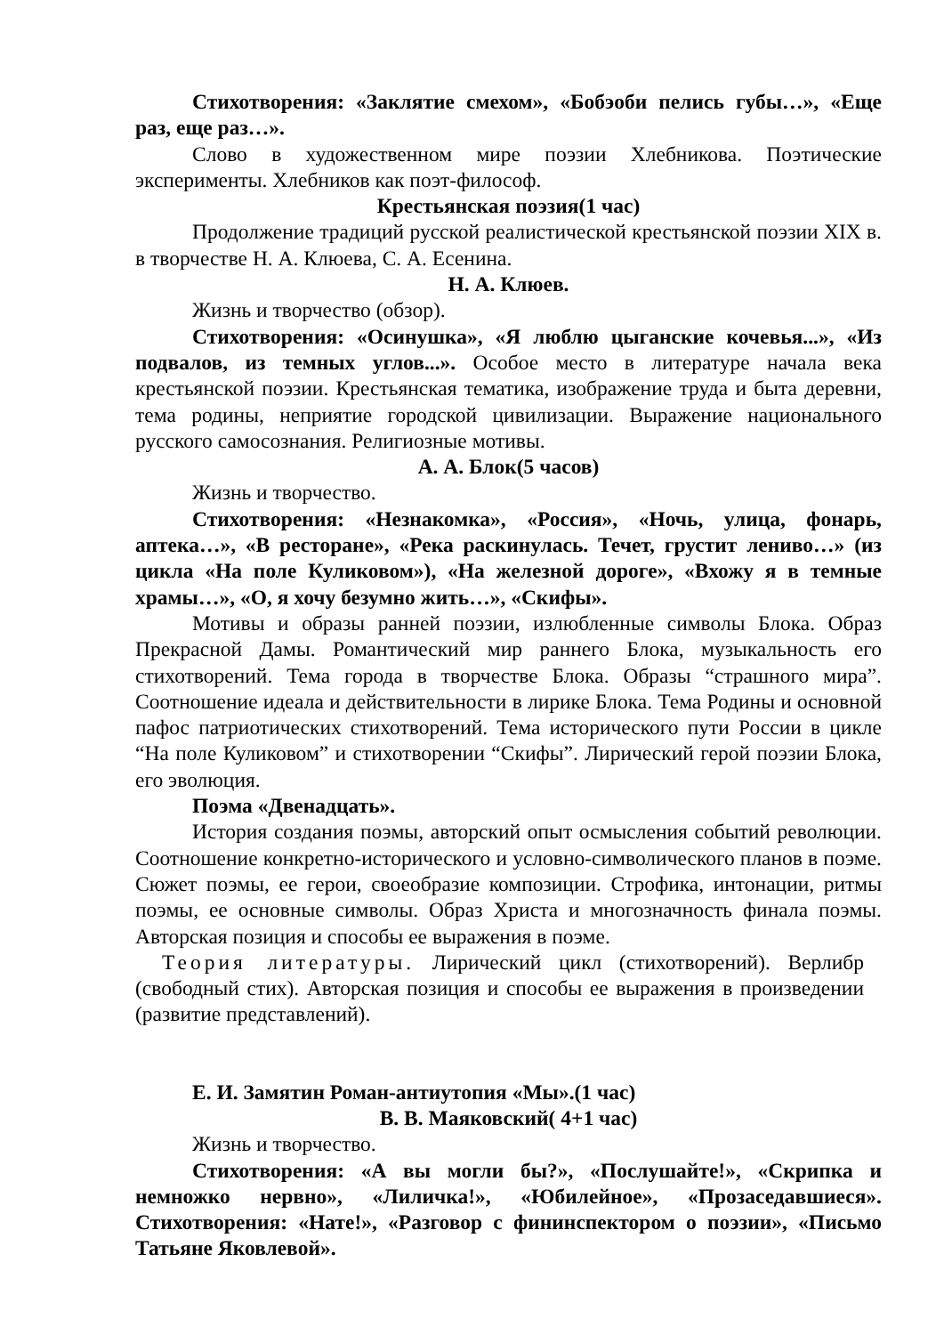Стихотворения: «Заклятие смехом», «Бобэоби пелись губы…», «Еще раз, еще раз…».
Слово в художественном мире поэзии Хлебникова. Поэтические эксперименты. Хлебников как поэт-философ.
Крестьянская поэзия(1 час)
Продолжение традиций русской реалистической крестьянской поэзии XIX в. в творчестве Н. А. Клюева, С. А. Есенина.
Н. А. Клюев.
Жизнь и творчество (обзор).
Стихотворения: «Осинушка», «Я люблю цыганские кочевья...», «Из подвалов, из темных углов...». Особое место в литературе начала века крестьянской поэзии. Крестьянская тематика, изображение труда и быта деревни, тема родины, неприятие городской цивилизации. Выражение национального русского самосознания. Религиозные мотивы.
А. А. Блок(5 часов)
Жизнь и творчество.
Стихотворения: «Незнакомка», «Россия», «Ночь, улица, фонарь, аптека…», «В ресторане», «Река раскинулась. Течет, грустит лениво…» (из цикла «На поле Куликовом»), «На железной дороге», «Вхожу я в темные храмы…», «О, я хочу безумно жить…», «Скифы».
Мотивы и образы ранней поэзии, излюбленные символы Блока. Образ Прекрасной Дамы. Романтический мир раннего Блока, музыкальность его стихотворений. Тема города в творчестве Блока. Образы “страшного мира”. Соотношение идеала и действительности в лирике Блока. Тема Родины и основной пафос патриотических стихотворений. Тема исторического пути России в цикле “На поле Куликовом” и стихотворении “Скифы”. Лирический герой поэзии Блока, его эволюция.
Поэма «Двенадцать».
История создания поэмы, авторский опыт осмысления событий революции. Соотношение конкретно-исторического и условно-символического планов в поэме. Сюжет поэмы, ее герои, своеобразие композиции. Строфика, интонации, ритмы поэмы, ее основные символы. Образ Христа и многозначность финала поэмы. Авторская позиция и способы ее выражения в поэме.
Теория литературы. Лирический цикл (стихотворений). Верлибр (свободный стих). Авторская позиция и способы ее выражения в произведении (развитие представлений).
Е. И. Замятин Роман-антиутопия «Мы».(1 час)
В. В. Маяковский( 4+1 час)
Жизнь и творчество.
Стихотворения: «А вы могли бы?», «Послушайте!», «Скрипка и немножко нервно», «Лиличка!», «Юбилейное», «Прозаседавшиеся». Стихотворения: «Нате!», «Разговор с фининспектором о поэзии», «Письмо Татьяне Яковлевой».